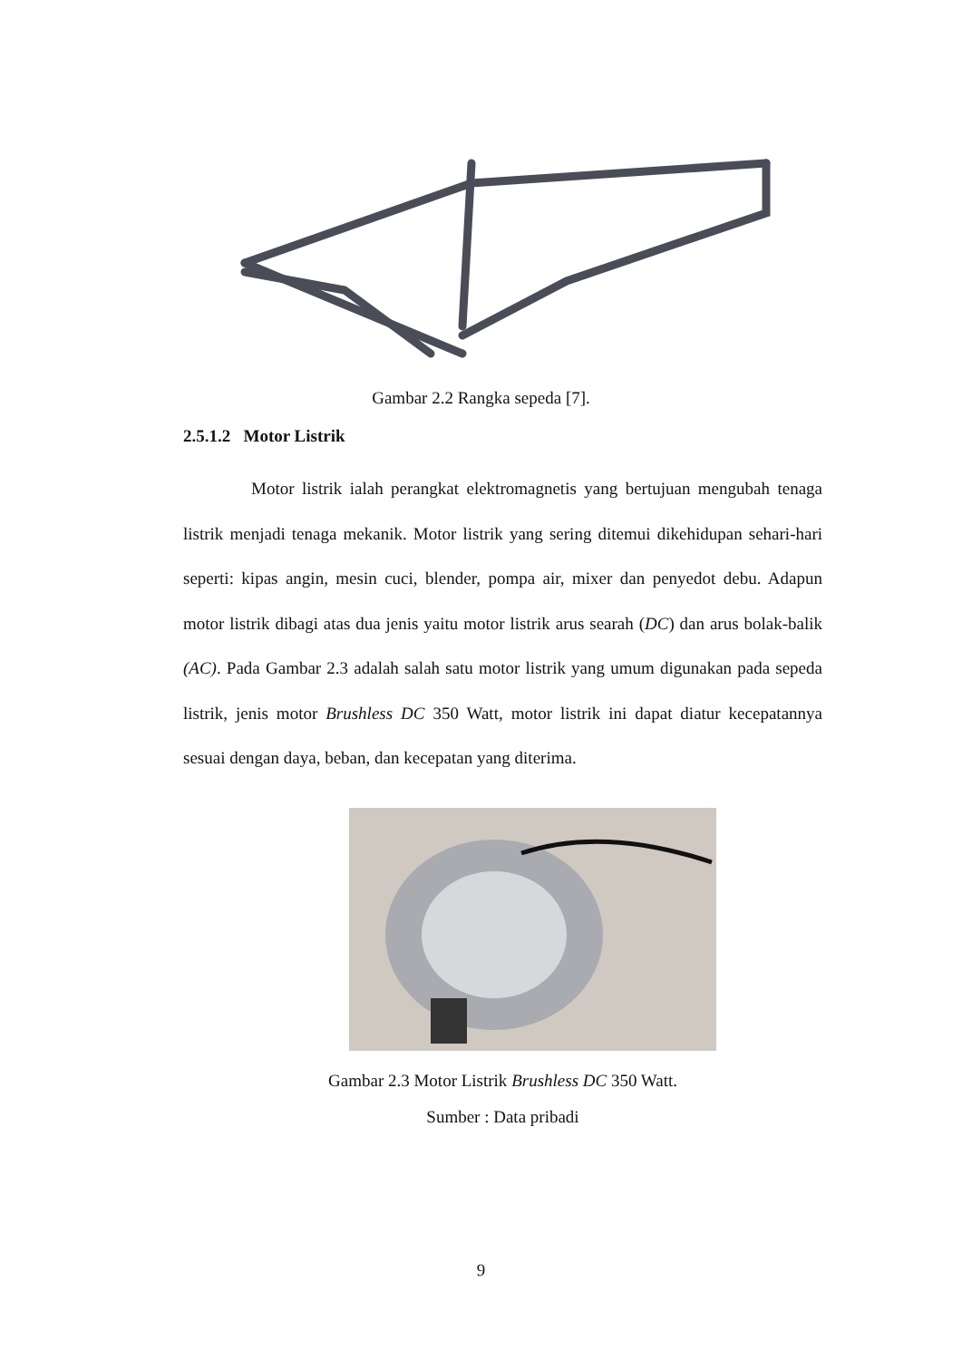Gambar 2.2 Rangka sepeda [7].
2.5.1.2 Motor Listrik
Motor listrik ialah perangkat elektromagnetis yang bertujuan mengubah tenaga listrik menjadi tenaga mekanik. Motor listrik yang sering ditemui dikehidupan sehari-hari seperti: kipas angin, mesin cuci, blender, pompa air, mixer dan penyedot debu. Adapun motor listrik dibagi atas dua jenis yaitu motor listrik arus searah (DC) dan arus bolak-balik (AC). Pada Gambar 2.3 adalah salah satu motor listrik yang umum digunakan pada sepeda listrik, jenis motor Brushless DC 350 Watt, motor listrik ini dapat diatur kecepatannya sesuai dengan daya, beban, dan kecepatan yang diterima.
Gambar 2.3 Motor Listrik Brushless DC 350 Watt.
Sumber : Data pribadi
9